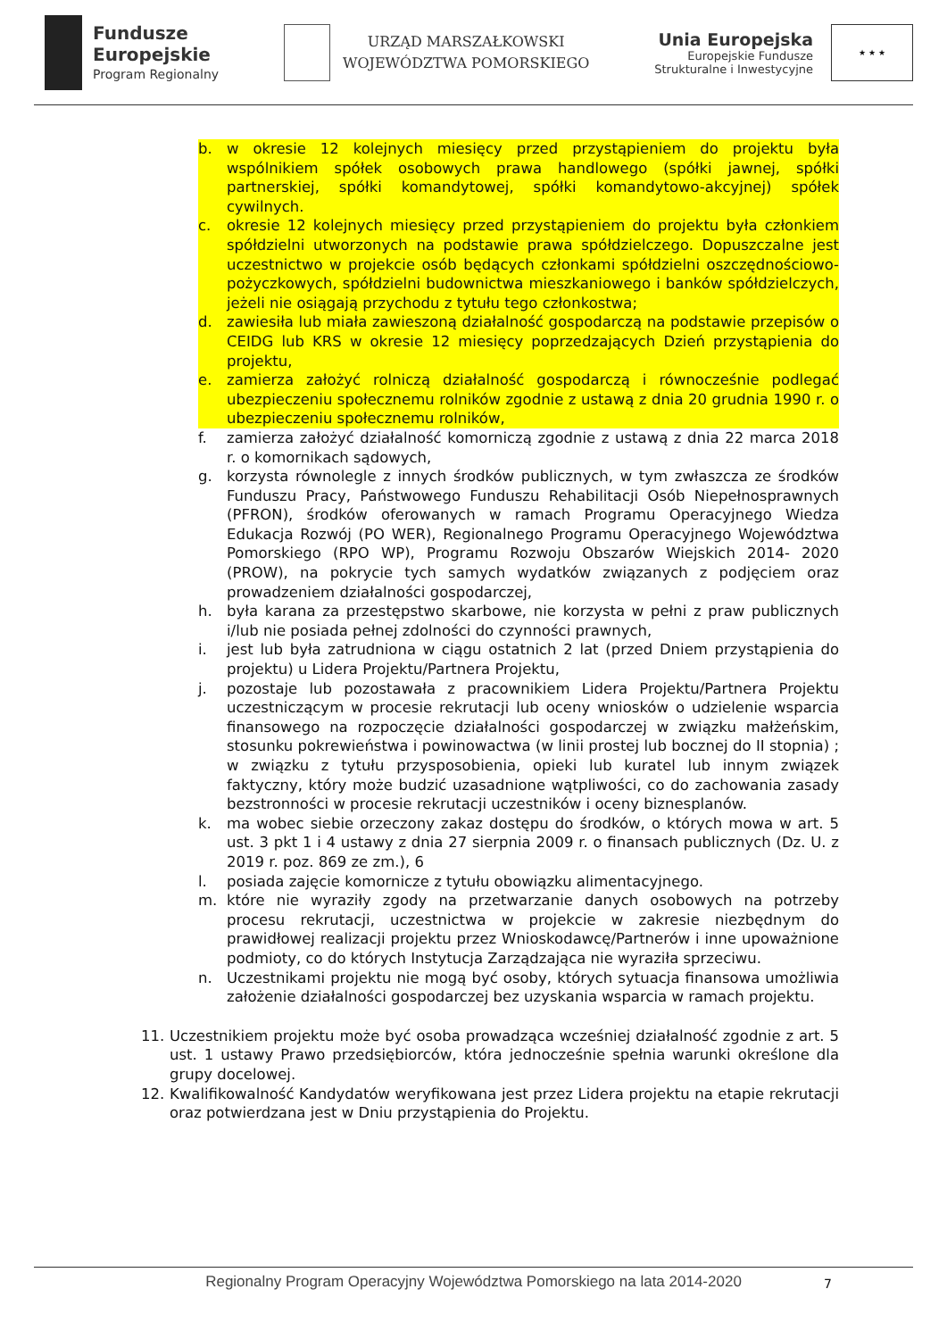Fundusze
Europejskie
Program Regionalny
URZĄD MARSZAŁKOWSKI
WOJEWÓDZTWA POMORSKIEGO
Unia Europejska
Europejskie Fundusze
Strukturalne i Inwestycyjne
★ ★ ★
b. w okresie 12 kolejnych miesięcy przed przystąpieniem do projektu była wspólnikiem spółek osobowych prawa handlowego (spółki jawnej, spółki partnerskiej, spółki komandytowej, spółki komandytowo-akcyjnej) spółek cywilnych.
c. okresie 12 kolejnych miesięcy przed przystąpieniem do projektu była członkiem spółdzielni utworzonych na podstawie prawa spółdzielczego. Dopuszczalne jest uczestnictwo w projekcie osób będących członkami spółdzielni oszczędnościowo-pożyczkowych, spółdzielni budownictwa mieszkaniowego i banków spółdzielczych, jeżeli nie osiągają przychodu z tytułu tego członkostwa;
d. zawiesiła lub miała zawieszoną działalność gospodarczą na podstawie przepisów o CEIDG lub KRS w okresie 12 miesięcy poprzedzających Dzień przystąpienia do projektu,
e. zamierza założyć rolniczą działalność gospodarczą i równocześnie podlegać ubezpieczeniu społecznemu rolników zgodnie z ustawą z dnia 20 grudnia 1990 r. o ubezpieczeniu społecznemu rolników,
f. zamierza założyć działalność komorniczą zgodnie z ustawą z dnia 22 marca 2018 r. o komornikach sądowych,
g. korzysta równolegle z innych środków publicznych, w tym zwłaszcza ze środków Funduszu Pracy, Państwowego Funduszu Rehabilitacji Osób Niepełnosprawnych (PFRON), środków oferowanych w ramach Programu Operacyjnego Wiedza Edukacja Rozwój (PO WER), Regionalnego Programu Operacyjnego Województwa Pomorskiego (RPO WP), Programu Rozwoju Obszarów Wiejskich 2014- 2020 (PROW), na pokrycie tych samych wydatków związanych z podjęciem oraz prowadzeniem działalności gospodarczej,
h. była karana za przestępstwo skarbowe, nie korzysta w pełni z praw publicznych i/lub nie posiada pełnej zdolności do czynności prawnych,
i. jest lub była zatrudniona w ciągu ostatnich 2 lat (przed Dniem przystąpienia do projektu) u Lidera Projektu/Partnera Projektu,
j. pozostaje lub pozostawała z pracownikiem Lidera Projektu/Partnera Projektu uczestniczącym w procesie rekrutacji lub oceny wniosków o udzielenie wsparcia finansowego na rozpoczęcie działalności gospodarczej w związku małżeńskim, stosunku pokrewieństwa i powinowactwa (w linii prostej lub bocznej do II stopnia) ; w związku z tytułu przysposobienia, opieki lub kuratel lub innym związek faktyczny, który może budzić uzasadnione wątpliwości, co do zachowania zasady bezstronności w procesie rekrutacji uczestników i oceny biznesplanów.
k. ma wobec siebie orzeczony zakaz dostępu do środków, o których mowa w art. 5 ust. 3 pkt 1 i 4 ustawy z dnia 27 sierpnia 2009 r. o finansach publicznych (Dz. U. z 2019 r. poz. 869 ze zm.), 6
l. posiada zajęcie komornicze z tytułu obowiązku alimentacyjnego.
m. które nie wyraziły zgody na przetwarzanie danych osobowych na potrzeby procesu rekrutacji, uczestnictwa w projekcie w zakresie niezbędnym do prawidłowej realizacji projektu przez Wnioskodawcę/Partnerów i inne upoważnione podmioty, co do których Instytucja Zarządzająca nie wyraziła sprzeciwu.
n. Uczestnikami projektu nie mogą być osoby, których sytuacja finansowa umożliwia założenie działalności gospodarczej bez uzyskania wsparcia w ramach projektu.
11. Uczestnikiem projektu może być osoba prowadząca wcześniej działalność zgodnie z art. 5 ust. 1 ustawy Prawo przedsiębiorców, która jednocześnie spełnia warunki określone dla grupy docelowej.
12. Kwalifikowalność Kandydatów weryfikowana jest przez Lidera projektu na etapie rekrutacji oraz potwierdzana jest w Dniu przystąpienia do Projektu.
Regionalny Program Operacyjny Województwa Pomorskiego na lata 2014-2020
7